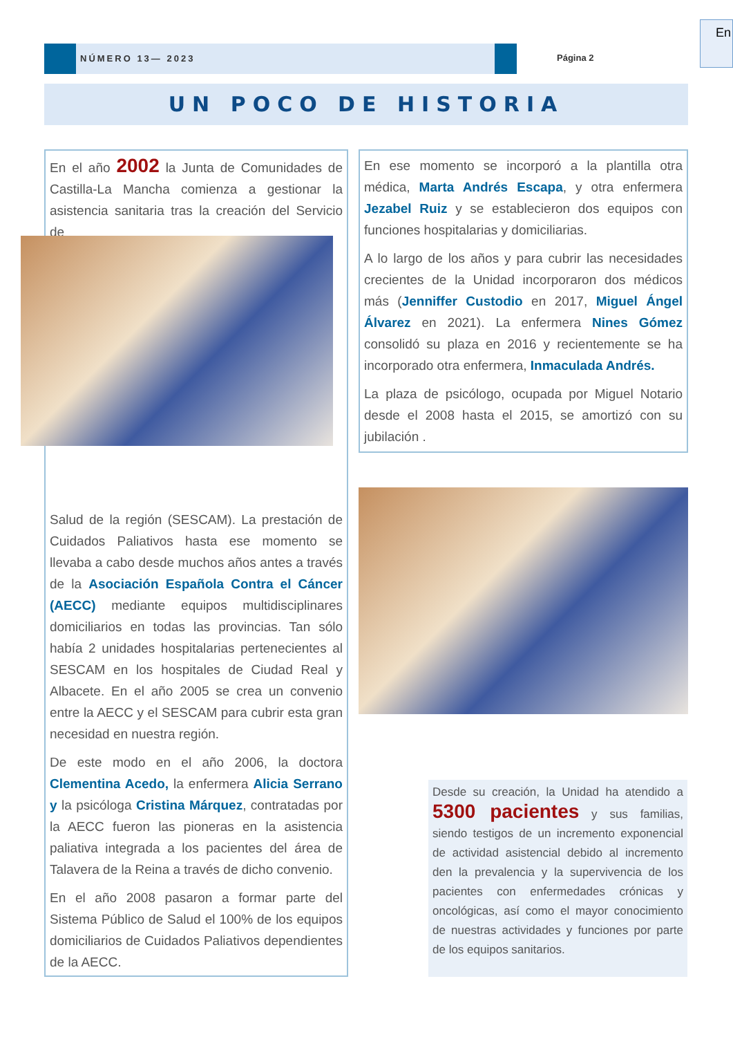NÚMERO 13— 2023
Página 2
En
UN POCO DE HISTORIA
En el año 2002 la Junta de Comunidades de Castilla-La Mancha comienza a gestionar la asistencia sanitaria tras la creación del Servicio de
Salud de la región (SESCAM). La prestación de Cuidados Paliativos hasta ese momento se llevaba a cabo desde muchos años antes a través de la Asociación Española Contra el Cáncer (AECC) mediante equipos multidisciplinares domiciliarios en todas las provincias. Tan sólo había 2 unidades hospitalarias pertenecientes al SESCAM en los hospitales de Ciudad Real y Albacete. En el año 2005 se crea un convenio entre la AECC y el SESCAM para cubrir esta gran necesidad en nuestra región.
De este modo en el año 2006, la doctora Clementina Acedo, la enfermera Alicia Serrano y la psicóloga Cristina Márquez, contratadas por la AECC fueron las pioneras en la asistencia paliativa integrada a los pacientes del área de Talavera de la Reina a través de dicho convenio.
En el año 2008 pasaron a formar parte del Sistema Público de Salud el 100% de los equipos domiciliarios de Cuidados Paliativos dependientes de la AECC.
En ese momento se incorporó a la plantilla otra médica, Marta Andrés Escapa, y otra enfermera Jezabel Ruiz y se establecieron dos equipos con funciones hospitalarias y domiciliarias.
A lo largo de los años y para cubrir las necesidades crecientes de la Unidad incorporaron dos médicos más (Jenniffer Custodio en 2017, Miguel Ángel Álvarez en 2021). La enfermera Nines Gómez consolidó su plaza en 2016 y recientemente se ha incorporado otra enfermera, Inmaculada Andrés.
La plaza de psicólogo, ocupada por Miguel Notario desde el 2008 hasta el 2015, se amortizó con su jubilación .
Desde su creación, la Unidad ha atendido a 5300 pacientes y sus familias, siendo testigos de un incremento exponencial de actividad asistencial debido al incremento den la prevalencia y la supervivencia de los pacientes con enfermedades crónicas y oncológicas, así como el mayor conocimiento de nuestras actividades y funciones por parte de los equipos sanitarios.